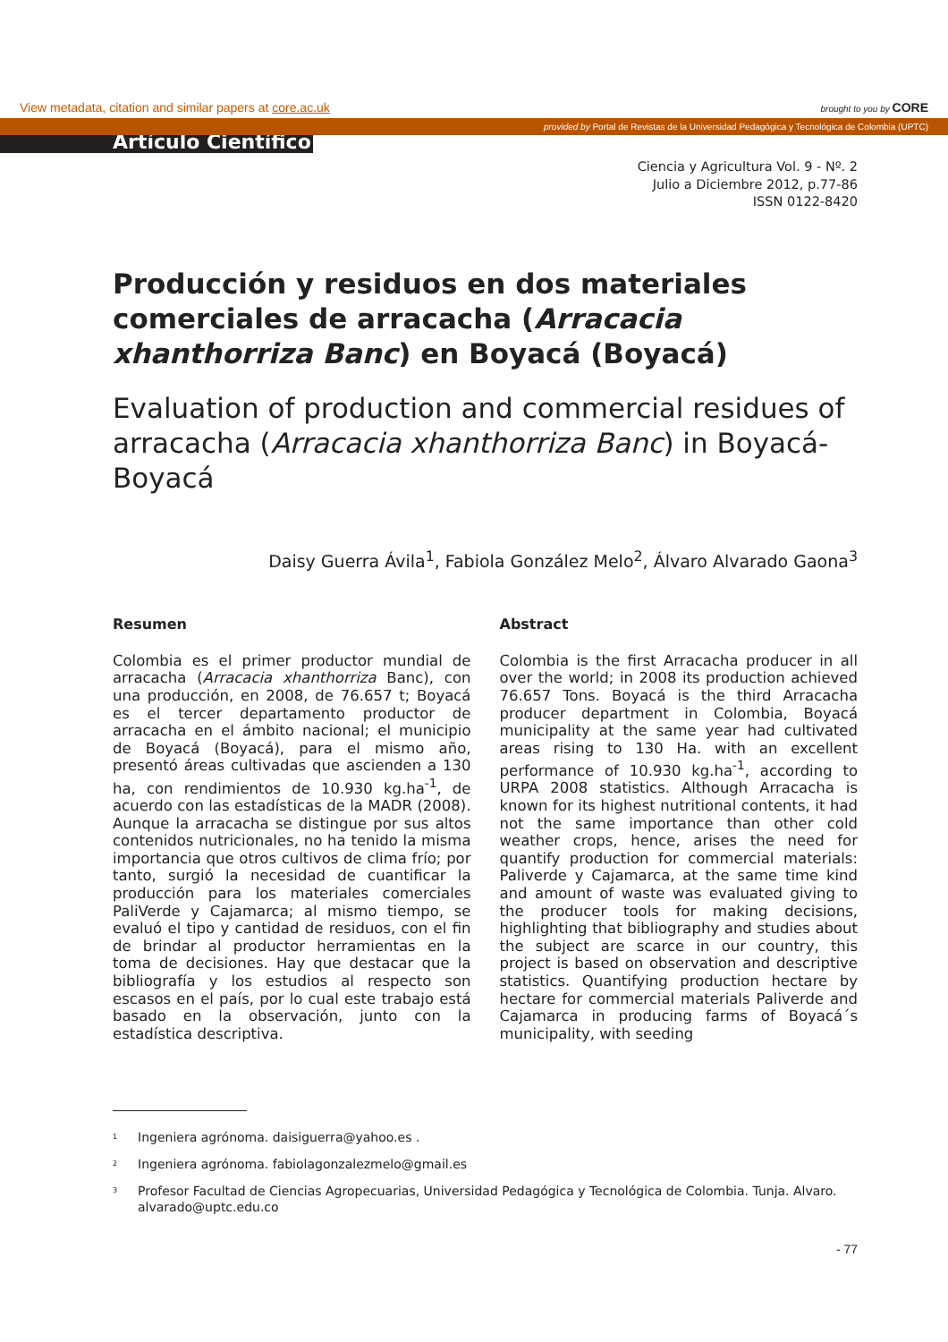View metadata, citation and similar papers at core.ac.uk brought to you by CORE
provided by Portal de Revistas de la Universidad Pedagógica y Tecnológica de Colombia (UPTC)
Artículo Científico
Ciencia y Agricultura Vol. 9 - Nº. 2
Julio a Diciembre 2012, p.77-86
ISSN 0122-8420
Producción y residuos en dos materiales comerciales de arracacha (Arracacia xhanthorriza Banc) en Boyacá (Boyacá)
Evaluation of production and commercial residues of arracacha (Arracacia xhanthorriza Banc) in Boyacá-Boyacá
Daisy Guerra Ávila<sup>1</sup>, Fabiola González Melo<sup>2</sup>, Álvaro Alvarado Gaona<sup>3</sup>
Resumen
Colombia es el primer productor mundial de arracacha (Arracacia xhanthorriza Banc), con una producción, en 2008, de 76.657 t; Boyacá es el tercer departamento productor de arracacha en el ámbito nacional; el municipio de Boyacá (Boyacá), para el mismo año, presentó áreas cultivadas que ascienden a 130 ha, con rendimientos de 10.930 kg.ha<sup>-1</sup>, de acuerdo con las estadísticas de la MADR (2008). Aunque la arracacha se distingue por sus altos contenidos nutricionales, no ha tenido la misma importancia que otros cultivos de clima frío; por tanto, surgió la necesidad de cuantificar la producción para los materiales comerciales PaliVerde y Cajamarca; al mismo tiempo, se evaluó el tipo y cantidad de residuos, con el fin de brindar al productor herramientas en la toma de decisiones. Hay que destacar que la bibliografía y los estudios al respecto son escasos en el país, por lo cual este trabajo está basado en la observación, junto con la estadística descriptiva.
Abstract
Colombia is the first Arracacha producer in all over the world; in 2008 its production achieved 76.657 Tons. Boyacá is the third Arracacha producer department in Colombia, Boyacá municipality at the same year had cultivated areas rising to 130 Ha. with an excellent performance of 10.930 kg.ha<sup>-1</sup>, according to URPA 2008 statistics. Although Arracacha is known for its highest nutritional contents, it had not the same importance than other cold weather crops, hence, arises the need for quantify production for commercial materials: Paliverde y Cajamarca, at the same time kind and amount of waste was evaluated giving to the producer tools for making decisions, highlighting that bibliography and studies about the subject are scarce in our country, this project is based on observation and descriptive statistics. Quantifying production hectare by hectare for commercial materials Paliverde and Cajamarca in producing farms of Boyacá´s municipality, with seeding
<sup>1</sup> Ingeniera agrónoma. daisiguerra@yahoo.es .
<sup>2</sup> Ingeniera agrónoma. fabiolagonzalezmelo@gmail.es
<sup>3</sup> Profesor Facultad de Ciencias Agropecuarias, Universidad Pedagógica y Tecnológica de Colombia. Tunja. Alvaro. alvarado@uptc.edu.co
- 77